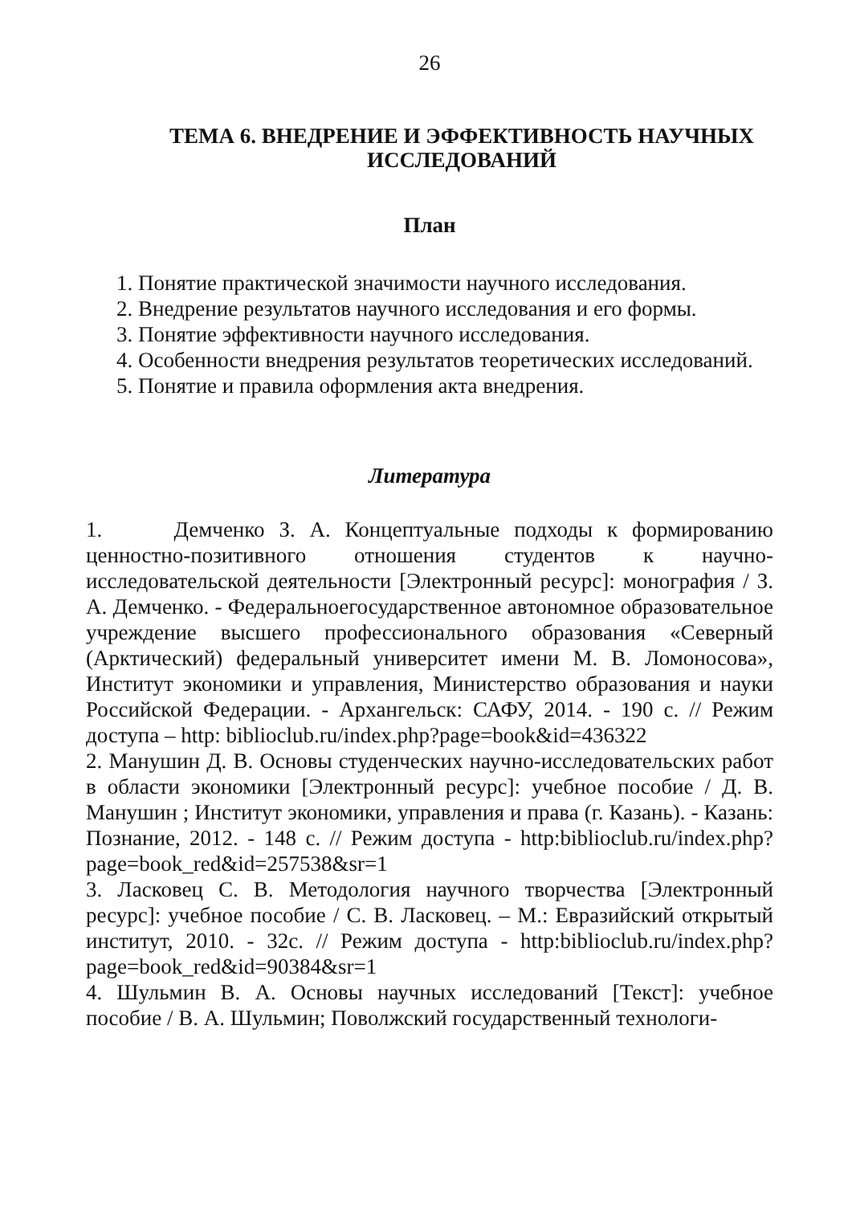26
ТЕМА 6. ВНЕДРЕНИЕ И ЭФФЕКТИВНОСТЬ НАУЧНЫХ ИССЛЕДОВАНИЙ
План
1. Понятие практической значимости научного исследования.
2. Внедрение результатов научного исследования и его формы.
3. Понятие эффективности научного исследования.
4. Особенности внедрения результатов теоретических исследований.
5. Понятие и правила оформления акта внедрения.
Литература
1. Демченко З. А. Концептуальные подходы к формированию ценностно-позитивного отношения студентов к научно-исследовательской деятельности [Электронный ресурс]: монография / З. А. Демченко. - Федеральноегосударственное автономное образовательное учреждение высшего профессионального образования «Северный (Арктический) федеральный университет имени М. В. Ломоносова», Институт экономики и управления, Министерство образования и науки Российской Федерации. - Архангельск: САФУ, 2014. - 190 с. // Режим доступа – http: biblioclub.ru/index.php?page=book&id=436322
2. Манушин Д. В. Основы студенческих научно-исследовательских работ в области экономики [Электронный ресурс]: учебное пособие / Д. В. Манушин ; Институт экономики, управления и права (г. Казань). - Казань: Познание, 2012. - 148 с. // Режим доступа - http:biblioclub.ru/index.php?page=book_red&id=257538&sr=1
3. Ласковец С. В. Методология научного творчества [Электронный ресурс]: учебное пособие / С. В. Ласковец. – М.: Евразийский открытый институт, 2010. - 32с. // Режим доступа - http:biblioclub.ru/index.php?page=book_red&id=90384&sr=1
4. Шульмин В. А. Основы научных исследований [Текст]: учебное пособие / В. А. Шульмин; Поволжский государственный технологи-